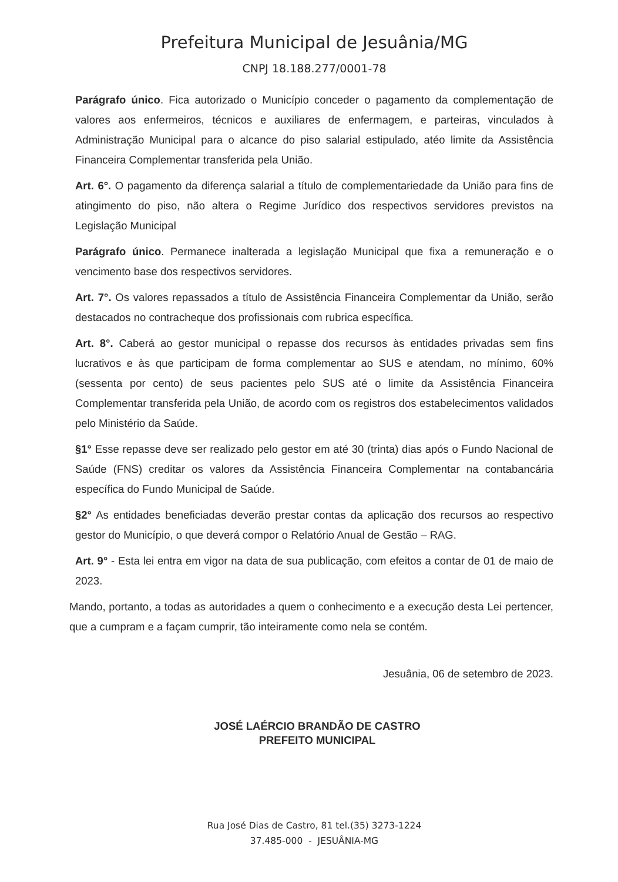Prefeitura Municipal de Jesuânia/MG
CNPJ 18.188.277/0001-78
Parágrafo único. Fica autorizado o Município conceder o pagamento da complementação de valores aos enfermeiros, técnicos e auxiliares de enfermagem, e parteiras, vinculados à Administração Municipal para o alcance do piso salarial estipulado, atéo limite da Assistência Financeira Complementar transferida pela União.
Art. 6°. O pagamento da diferença salarial a título de complementariedade da União para fins de atingimento do piso, não altera o Regime Jurídico dos respectivos servidores previstos na Legislação Municipal
Parágrafo único. Permanece inalterada a legislação Municipal que fixa a remuneração e o vencimento base dos respectivos servidores.
Art. 7°. Os valores repassados a título de Assistência Financeira Complementar da União, serão destacados no contracheque dos profissionais com rubrica específica.
Art. 8°. Caberá ao gestor municipal o repasse dos recursos às entidades privadas sem fins lucrativos e às que participam de forma complementar ao SUS e atendam, no mínimo, 60% (sessenta por cento) de seus pacientes pelo SUS até o limite da Assistência Financeira Complementar transferida pela União, de acordo com os registros dos estabelecimentos validados pelo Ministério da Saúde.
§1° Esse repasse deve ser realizado pelo gestor em até 30 (trinta) dias após o Fundo Nacional de Saúde (FNS) creditar os valores da Assistência Financeira Complementar na contabancária específica do Fundo Municipal de Saúde.
§2° As entidades beneficiadas deverão prestar contas da aplicação dos recursos ao respectivo gestor do Município, o que deverá compor o Relatório Anual de Gestão – RAG.
Art. 9° - Esta lei entra em vigor na data de sua publicação, com efeitos a contar de 01 de maio de 2023.
Mando, portanto, a todas as autoridades a quem o conhecimento e a execução desta Lei pertencer, que a cumpram e a façam cumprir, tão inteiramente como nela se contém.
Jesuânia, 06 de setembro de 2023.
JOSÉ LAÉRCIO BRANDÃO DE CASTRO
PREFEITO MUNICIPAL
Rua José Dias de Castro, 81 tel.(35) 3273-1224
37.485-000 - JESUÂNIA-MG